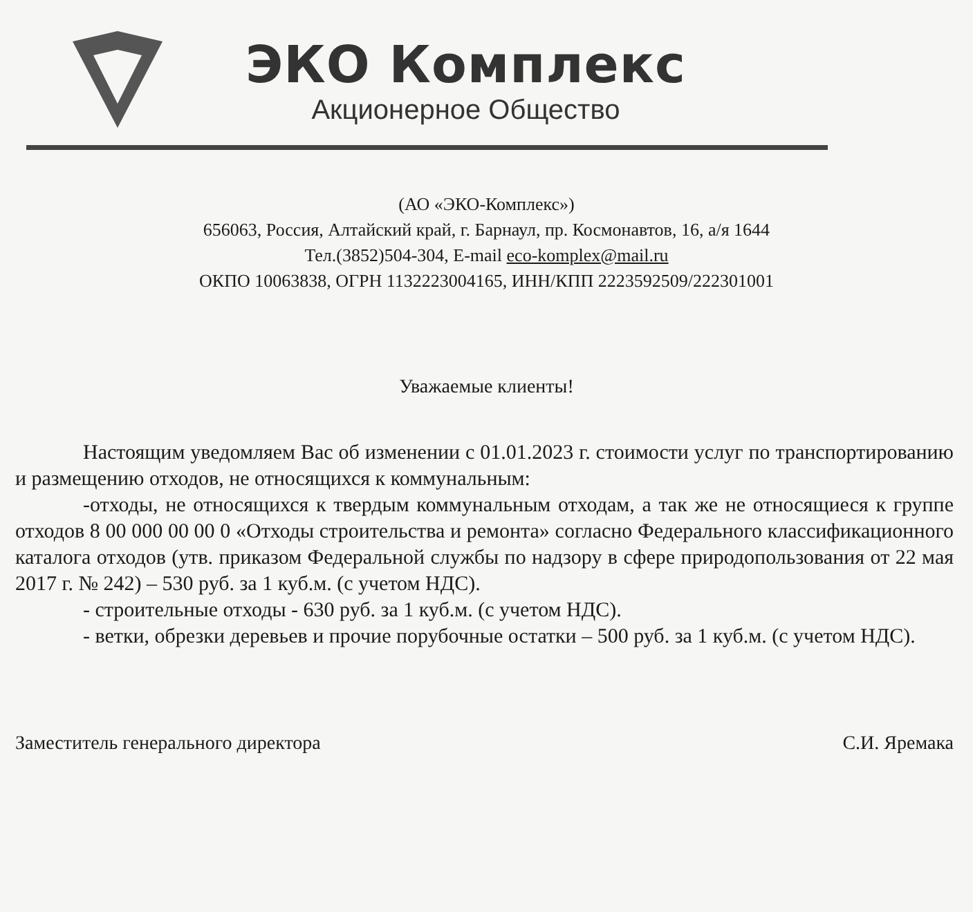ЭКО Комплекс
Акционерное Общество
(АО «ЭКО-Комплекс»)
656063, Россия, Алтайский край, г. Барнаул, пр. Космонавтов, 16, а/я 1644
Тел.(3852)504-304, E-mail eco-komplex@mail.ru
ОКПО 10063838, ОГРН 1132223004165, ИНН/КПП 2223592509/222301001
Уважаемые клиенты!
Настоящим уведомляем Вас об изменении с 01.01.2023 г. стоимости услуг по транспортированию и размещению отходов, не относящихся к коммунальным:
-отходы, не относящихся к твердым коммунальным отходам, а так же не относящиеся к группе отходов 8 00 000 00 00 0 «Отходы строительства и ремонта» согласно Федерального классификационного каталога отходов (утв. приказом Федеральной службы по надзору в сфере природопользования от 22 мая 2017 г. № 242) – 530 руб. за 1 куб.м. (с учетом НДС).
- строительные отходы - 630 руб. за 1 куб.м. (с учетом НДС).
- ветки, обрезки деревьев и прочие порубочные остатки – 500 руб. за 1 куб.м. (с учетом НДС).
Заместитель генерального директора С.И. Яремака